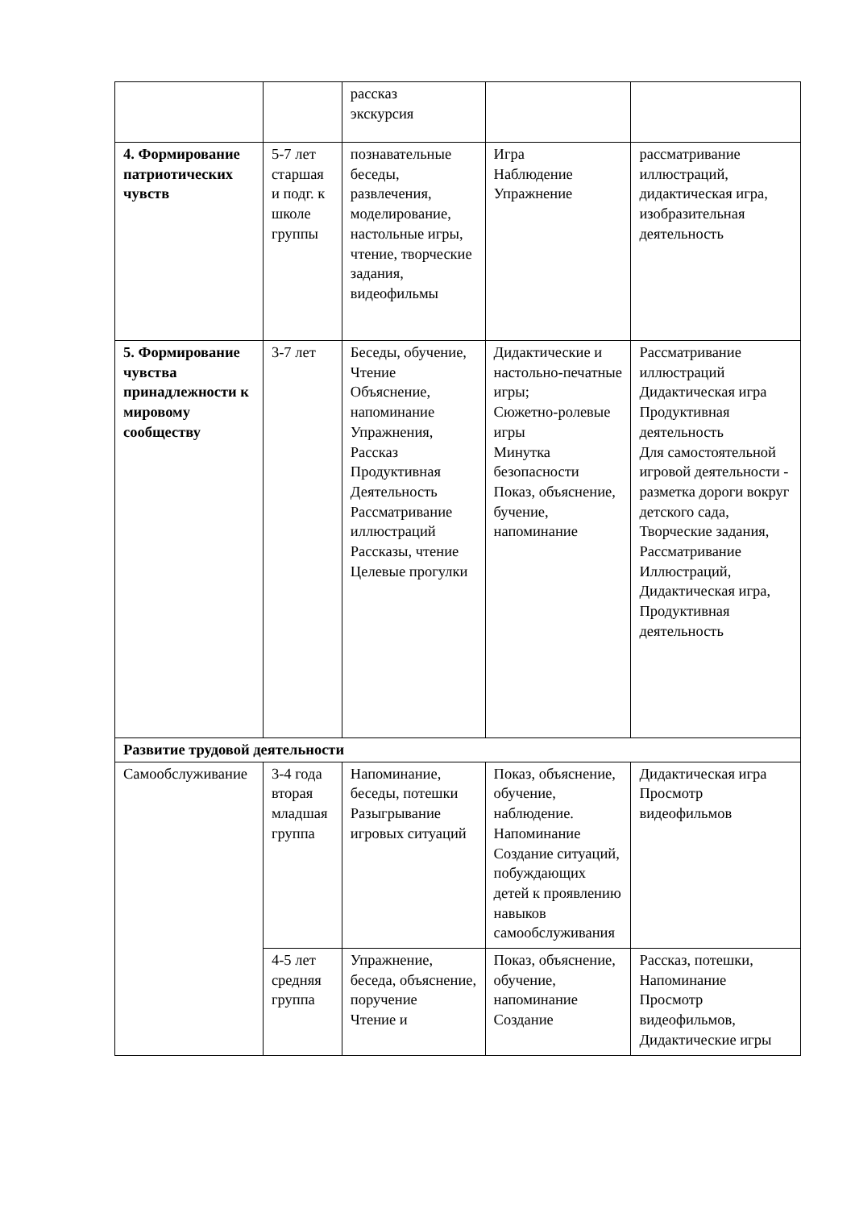| | | рассказ экскурсия | | |
| 4. Формирование патриотических чувств | 5-7 лет старшая и подг. к школе группы | познавательные беседы, развлечения, моделирование, настольные игры, чтение, творческие задания, видеофильмы | Игра Наблюдение Упражнение | рассматривание иллюстраций, дидактическая игра, изобразительная деятельность |
| 5. Формирование чувства принадлежности к мировому сообществу | 3-7 лет | Беседы, обучение, Чтение Объяснение, напоминание Упражнения, Рассказ Продуктивная Деятельность Рассматривание иллюстраций Рассказы, чтение Целевые прогулки | Дидактические и настольно-печатные игры; Сюжетно-ролевые игры Минутка безопасности Показ, объяснение, бучение, напоминание | Рассматривание иллюстраций Дидактическая игра Продуктивная деятельность Для самостоятельной игровой деятельности - разметка дороги вокруг детского сада, Творческие задания, Рассматривание Иллюстраций, Дидактическая игра, Продуктивная деятельность |
| Развитие трудовой деятельности | | | | |
| Самообслуживание | 3-4 года вторая младшая группа | Напоминание, беседы, потешки Разыгрывание игровых ситуаций | Показ, объяснение, обучение, наблюдение. Напоминание Создание ситуаций, побуждающих детей к проявлению навыков самообслуживания | Дидактическая игра Просмотр видеофильмов |
| | 4-5 лет средняя группа | Упражнение, беседа, объяснение, поручение Чтение и | Показ, объяснение, обучение, напоминание Создание | Рассказ, потешки, Напоминание Просмотр видеофильмов, Дидактические игры |